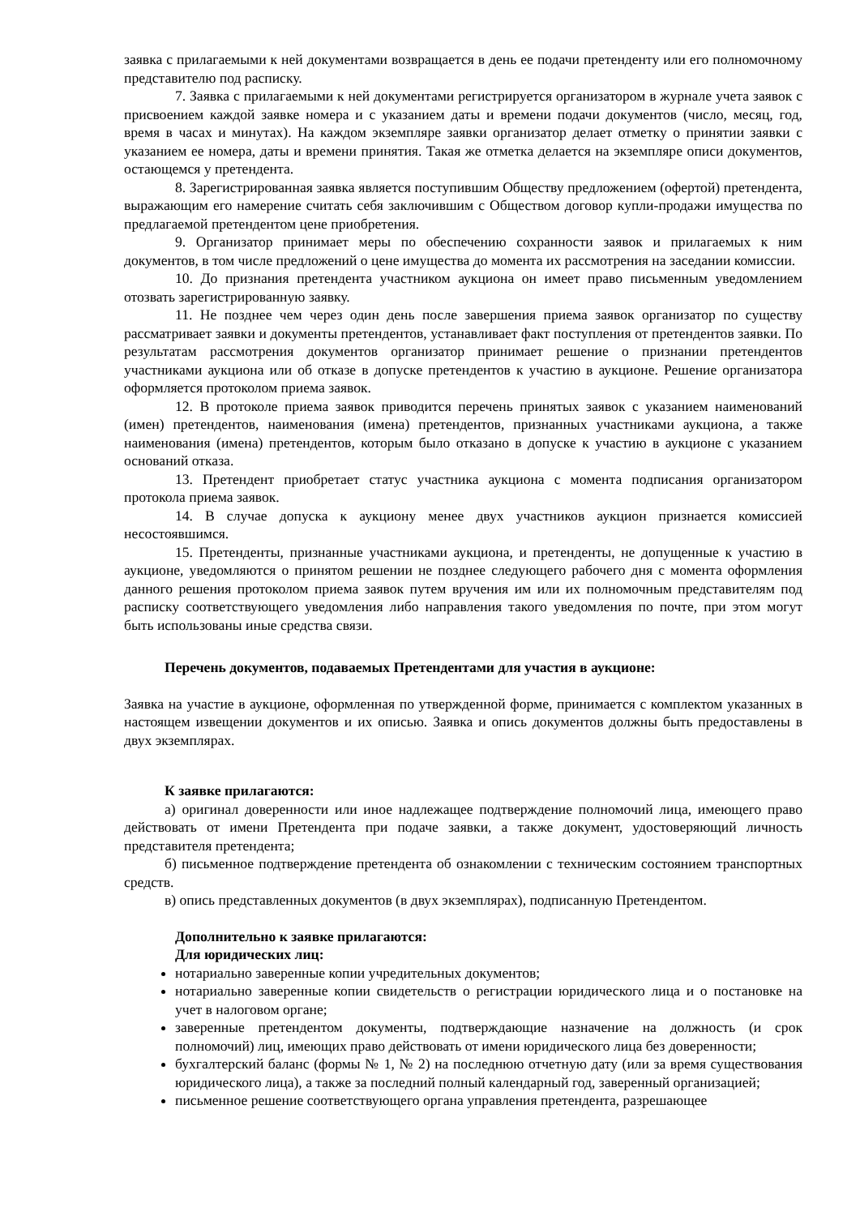заявка с прилагаемыми к ней документами возвращается в день ее подачи претенденту или его полномочному представителю под расписку.
7. Заявка с прилагаемыми к ней документами регистрируется организатором в журнале учета заявок с присвоением каждой заявке номера и с указанием даты и времени подачи документов (число, месяц, год, время в часах и минутах). На каждом экземпляре заявки организатор делает отметку о принятии заявки с указанием ее номера, даты и времени принятия. Такая же отметка делается на экземпляре описи документов, остающемся у претендента.
8. Зарегистрированная заявка является поступившим Обществу предложением (офертой) претендента, выражающим его намерение считать себя заключившим с Обществом договор купли-продажи имущества по предлагаемой претендентом цене приобретения.
9. Организатор принимает меры по обеспечению сохранности заявок и прилагаемых к ним документов, в том числе предложений о цене имущества до момента их рассмотрения на заседании комиссии.
10. До признания претендента участником аукциона он имеет право письменным уведомлением отозвать зарегистрированную заявку.
11. Не позднее чем через один день после завершения приема заявок организатор по существу рассматривает заявки и документы претендентов, устанавливает факт поступления от претендентов заявки. По результатам рассмотрения документов организатор принимает решение о признании претендентов участниками аукциона или об отказе в допуске претендентов к участию в аукционе. Решение организатора оформляется протоколом приема заявок.
12. В протоколе приема заявок приводится перечень принятых заявок с указанием наименований (имен) претендентов, наименования (имена) претендентов, признанных участниками аукциона, а также наименования (имена) претендентов, которым было отказано в допуске к участию в аукционе с указанием оснований отказа.
13. Претендент приобретает статус участника аукциона с момента подписания организатором протокола приема заявок.
14. В случае допуска к аукциону менее двух участников аукцион признается комиссией несостоявшимся.
15. Претенденты, признанные участниками аукциона, и претенденты, не допущенные к участию в аукционе, уведомляются о принятом решении не позднее следующего рабочего дня с момента оформления данного решения протоколом приема заявок путем вручения им или их полномочным представителям под расписку соответствующего уведомления либо направления такого уведомления по почте, при этом могут быть использованы иные средства связи.
Перечень документов, подаваемых Претендентами для участия в аукционе:
Заявка на участие в аукционе, оформленная по утвержденной форме, принимается с комплектом указанных в настоящем извещении документов и их описью. Заявка и опись документов должны быть предоставлены в двух экземплярах.
К заявке прилагаются:
а) оригинал доверенности или иное надлежащее подтверждение полномочий лица, имеющего право действовать от имени Претендента при подаче заявки, а также документ, удостоверяющий личность представителя претендента;
б) письменное подтверждение претендента об ознакомлении с техническим состоянием транспортных средств.
в) опись представленных документов (в двух экземплярах), подписанную Претендентом.
Дополнительно к заявке прилагаются:
Для юридических лиц:
нотариально заверенные копии учредительных документов;
нотариально заверенные копии свидетельств о регистрации юридического лица и о постановке на учет в налоговом органе;
заверенные претендентом документы, подтверждающие назначение на должность (и срок полномочий) лиц, имеющих право действовать от имени юридического лица без доверенности;
бухгалтерский баланс (формы № 1, № 2) на последнюю отчетную дату (или за время существования юридического лица), а также за последний полный календарный год, заверенный организацией;
письменное решение соответствующего органа управления претендента, разрешающее